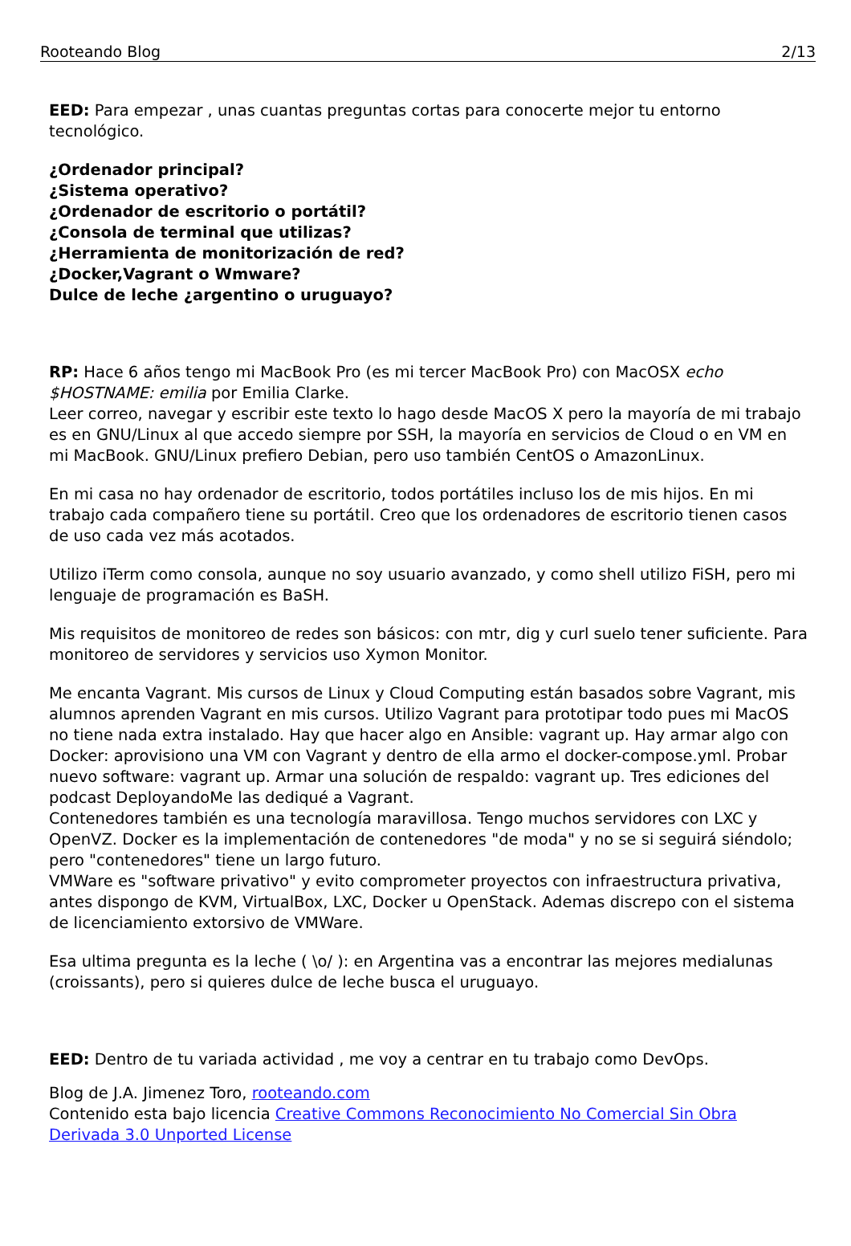Rooteando Blog 2/13
EED: Para empezar , unas cuantas preguntas cortas para conocerte mejor tu entorno tecnológico.
¿Ordenador principal?
¿Sistema operativo?
¿Ordenador de escritorio o portátil?
¿Consola de terminal que utilizas?
¿Herramienta de monitorización de red?
¿Docker,Vagrant o Wmware?
Dulce de leche ¿argentino o uruguayo?
RP: Hace 6 años tengo mi MacBook Pro (es mi tercer MacBook Pro) con MacOSX echo $HOSTNAME: emilia por Emilia Clarke.
Leer correo, navegar y escribir este texto lo hago desde MacOS X pero la mayoría de mi trabajo es en GNU/Linux al que accedo siempre por SSH, la mayoría en servicios de Cloud o en VM en mi MacBook. GNU/Linux prefiero Debian, pero uso también CentOS o AmazonLinux.
En mi casa no hay ordenador de escritorio, todos portátiles incluso los de mis hijos. En mi trabajo cada compañero tiene su portátil. Creo que los ordenadores de escritorio tienen casos de uso cada vez más acotados.
Utilizo iTerm como consola, aunque no soy usuario avanzado, y como shell utilizo FiSH, pero mi lenguaje de programación es BaSH.
Mis requisitos de monitoreo de redes son básicos: con mtr, dig y curl suelo tener suficiente. Para monitoreo de servidores y servicios uso Xymon Monitor.
Me encanta Vagrant. Mis cursos de Linux y Cloud Computing están basados sobre Vagrant, mis alumnos aprenden Vagrant en mis cursos. Utilizo Vagrant para prototipar todo pues mi MacOS no tiene nada extra instalado. Hay que hacer algo en Ansible: vagrant up. Hay armar algo con Docker: aprovisiono una VM con Vagrant y dentro de ella armo el docker-compose.yml. Probar nuevo software: vagrant up. Armar una solución de respaldo: vagrant up. Tres ediciones del podcast DeployandoMe las dediqué a Vagrant.
Contenedores también es una tecnología maravillosa. Tengo muchos servidores con LXC y OpenVZ. Docker es la implementación de contenedores "de moda" y no se si seguirá siéndolo; pero "contenedores" tiene un largo futuro.
VMWare es "software privativo" y evito comprometer proyectos con infraestructura privativa, antes dispongo de KVM, VirtualBox, LXC, Docker u OpenStack. Ademas discrepo con el sistema de licenciamiento extorsivo de VMWare.
Esa ultima pregunta es la leche ( \o/ ): en Argentina vas a encontrar las mejores medialunas (croissants), pero si quieres dulce de leche busca el uruguayo.
EED: Dentro de tu variada actividad , me voy a centrar en tu trabajo como DevOps.
Blog de J.A. Jimenez Toro, rooteando.com
Contenido esta bajo licencia Creative Commons Reconocimiento No Comercial Sin Obra Derivada 3.0 Unported License